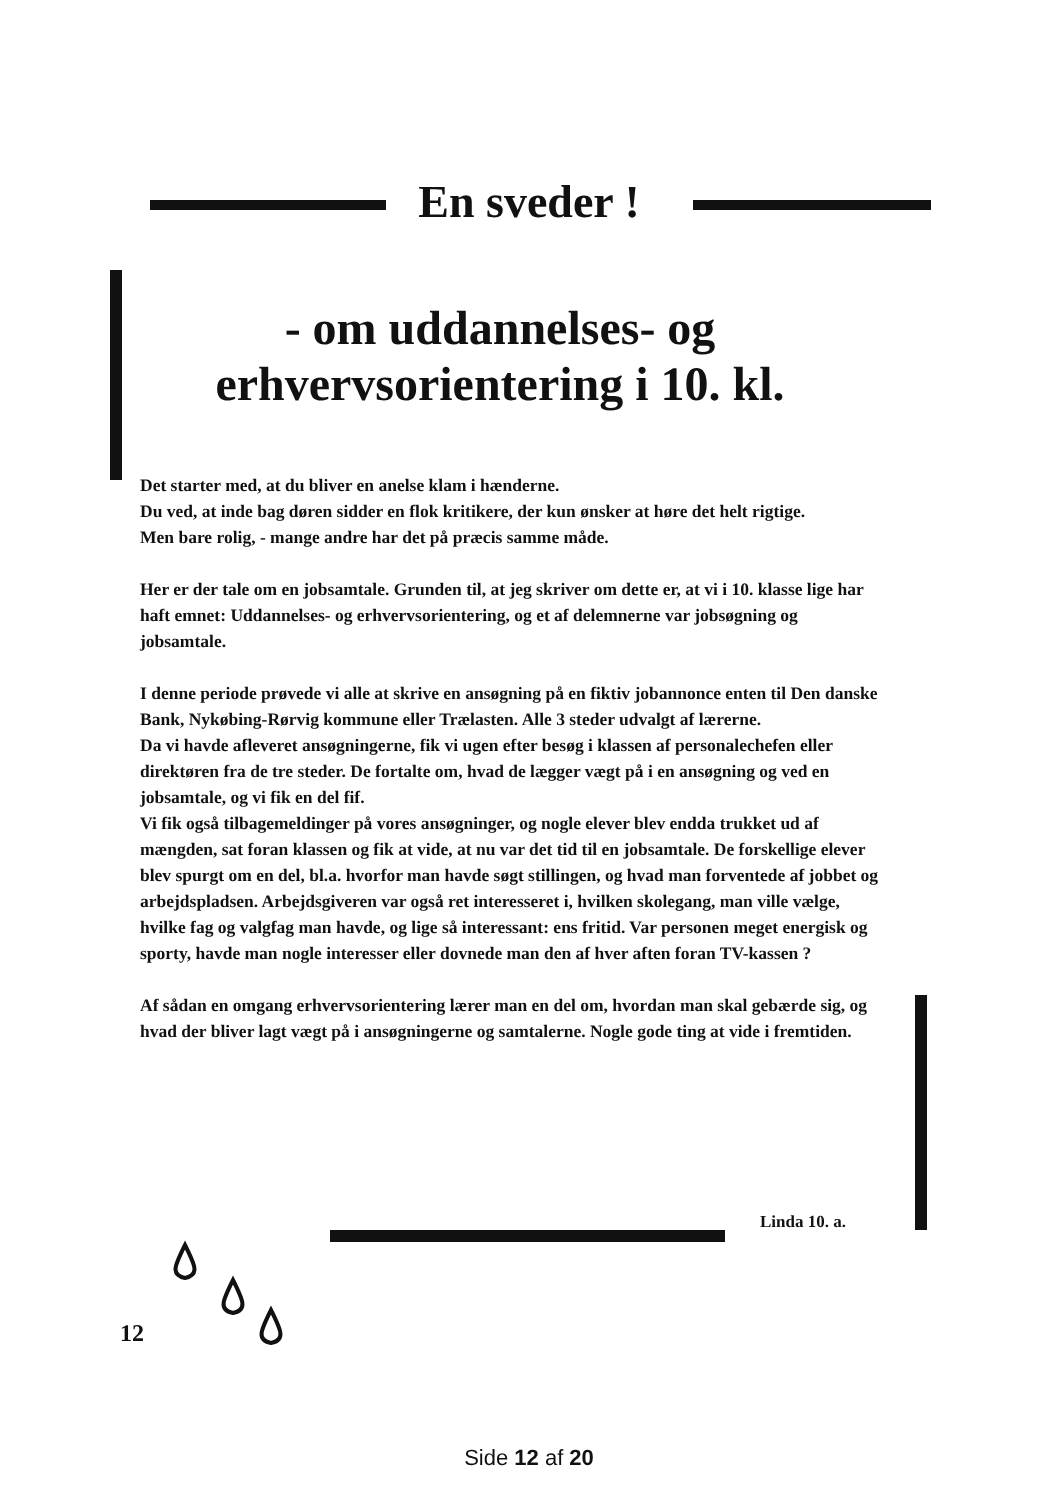En sveder !
- om uddannelses- og erhvervsorientering i 10. kl.
Det starter med, at du bliver en anelse klam i hænderne.
Du ved, at inde bag døren sidder en flok kritikere, der kun ønsker at høre det helt rigtige.
Men bare rolig, - mange andre har det på præcis samme måde.
Her er der tale om en jobsamtale. Grunden til, at jeg skriver om dette er, at vi i 10. klasse lige har haft emnet: Uddannelses- og erhvervsorientering, og et af delemnerne var jobsøgning og jobsamtale.
I denne periode prøvede vi alle at skrive en ansøgning på en fiktiv jobannonce enten til Den danske Bank, Nykøbing-Rørvig kommune eller Trælasten. Alle 3 steder udvalgt af lærerne.
Da vi havde afleveret ansøgningerne, fik vi ugen efter besøg i klassen af personalechefen eller direktøren fra de tre steder. De fortalte om, hvad de lægger vægt på i en ansøgning og ved en jobsamtale, og vi fik en del fif.
Vi fik også tilbagemeldinger på vores ansøgninger, og nogle elever blev endda trukket ud af mængden, sat foran klassen og fik at vide, at nu var det tid til en jobsamtale. De forskellige elever blev spurgt om en del, bl.a. hvorfor man havde søgt stillingen, og hvad man forventede af jobbet og arbejdspladsen. Arbejdsgiveren var også ret interesseret i, hvilken skolegang, man ville vælge, hvilke fag og valgfag man havde, og lige så interessant: ens fritid. Var personen meget energisk og sporty, havde man nogle interesser eller dovnede man den af hver aften foran TV-kassen ?
Af sådan en omgang erhvervsorientering lærer man en del om, hvordan man skal gebærde sig, og hvad der bliver lagt vægt på i ansøgningerne og samtalerne. Nogle gode ting at vide i fremtiden.
Linda 10. a.
12
Side 12 af 20